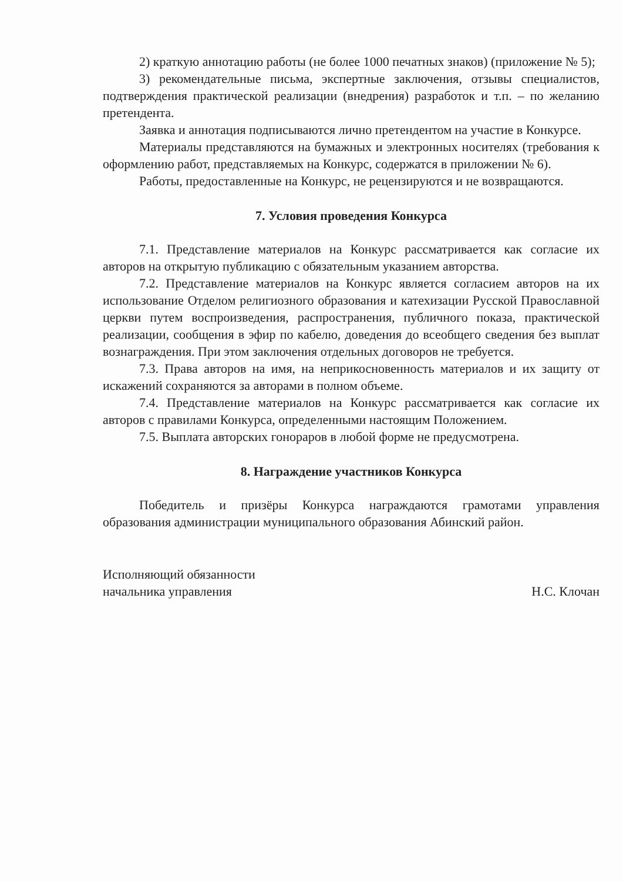2) краткую аннотацию работы (не более 1000 печатных знаков) (приложение № 5);
3) рекомендательные письма, экспертные заключения, отзывы специалистов, подтверждения практической реализации (внедрения) разработок и т.п. – по желанию претендента.
Заявка и аннотация подписываются лично претендентом на участие в Конкурсе.
Материалы представляются на бумажных и электронных носителях (требования к оформлению работ, представляемых на Конкурс, содержатся в приложении № 6).
Работы, предоставленные на Конкурс, не рецензируются и не возвращаются.
7. Условия проведения Конкурса
7.1. Представление материалов на Конкурс рассматривается как согласие их авторов на открытую публикацию с обязательным указанием авторства.
7.2. Представление материалов на Конкурс является согласием авторов на их использование Отделом религиозного образования и катехизации Русской Православной церкви путем воспроизведения, распространения, публичного показа, практической реализации, сообщения в эфир по кабелю, доведения до всеобщего сведения без выплат вознаграждения. При этом заключения отдельных договоров не требуется.
7.3. Права авторов на имя, на неприкосновенность материалов и их защиту от искажений сохраняются за авторами в полном объеме.
7.4. Представление материалов на Конкурс рассматривается как согласие их авторов с правилами Конкурса, определенными настоящим Положением.
7.5. Выплата авторских гонораров в любой форме не предусмотрена.
8. Награждение участников Конкурса
Победитель и призёры Конкурса награждаются грамотами управления образования администрации муниципального образования Абинский район.
Исполняющий обязанности
начальника управления
Н.С. Клочан